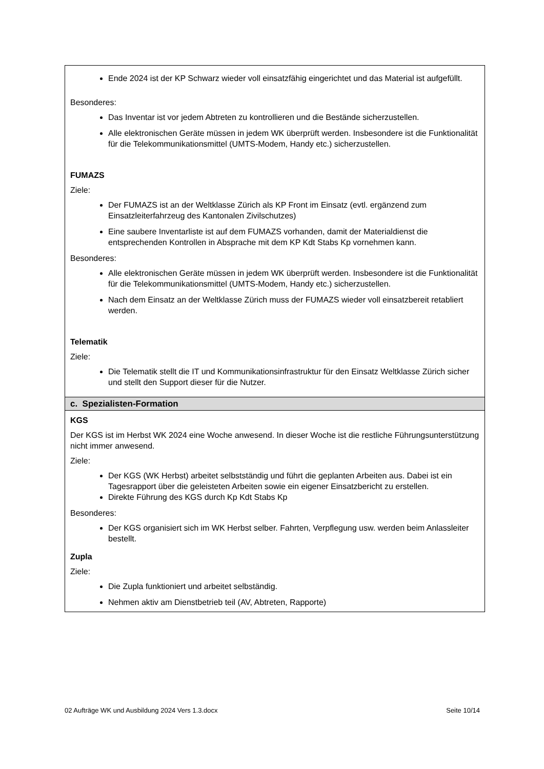| Ende 2024 ist der KP Schwarz wieder voll einsatzfähig eingerichtet und das Material ist aufgefüllt. Besonderes: Das Inventar ist vor jedem Abtreten zu kontrollieren und die Bestände sicherzustellen. Alle elektronischen Geräte müssen in jedem WK überprüft werden. Insbesondere ist die Funktionalität für die Telekommunikationsmittel (UMTS-Modem, Handy etc.) sicherzustellen. FUMAZS Ziele: Der FUMAZS ist an der Weltklasse Zürich als KP Front im Einsatz (evtl. ergänzend zum Einsatzleiterfahrzeug des Kantonalen Zivilschutzes) Eine saubere Inventarliste ist auf dem FUMAZS vorhanden, damit der Materialdienst die entsprechenden Kontrollen in Absprache mit dem KP Kdt Stabs Kp vornehmen kann. Besonderes: Alle elektronischen Geräte müssen in jedem WK überprüft werden. Insbesondere ist die Funktionalität für die Telekommunikationsmittel (UMTS-Modem, Handy etc.) sicherzustellen. Nach dem Einsatz an der Weltklasse Zürich muss der FUMAZS wieder voll einsatzbereit retabliert werden. Telematik Ziele: Die Telematik stellt die IT und Kommunikationsinfrastruktur für den Einsatz Weltklasse Zürich sicher und stellt den Support dieser für die Nutzer. |
| c. Spezialisten-Formation |
| KGS Der KGS ist im Herbst WK 2024 eine Woche anwesend. In dieser Woche ist die restliche Führungsunterstützung nicht immer anwesend. Ziele: Der KGS (WK Herbst) arbeitet selbstständig und führt die geplanten Arbeiten aus. Dabei ist ein Tagesrapport über die geleisteten Arbeiten sowie ein eigener Einsatzbericht zu erstellen. Direkte Führung des KGS durch Kp Kdt Stabs Kp Besonderes: Der KGS organisiert sich im WK Herbst selber. Fahrten, Verpflegung usw. werden beim Anlassleiter bestellt. Zupla Ziele: Die Zupla funktioniert und arbeitet selbständig. Nehmen aktiv am Dienstbetrieb teil (AV, Abtreten, Rapporte) |
02 Aufträge WK und Ausbildung 2024 Vers 1.3.docx Seite 10/14